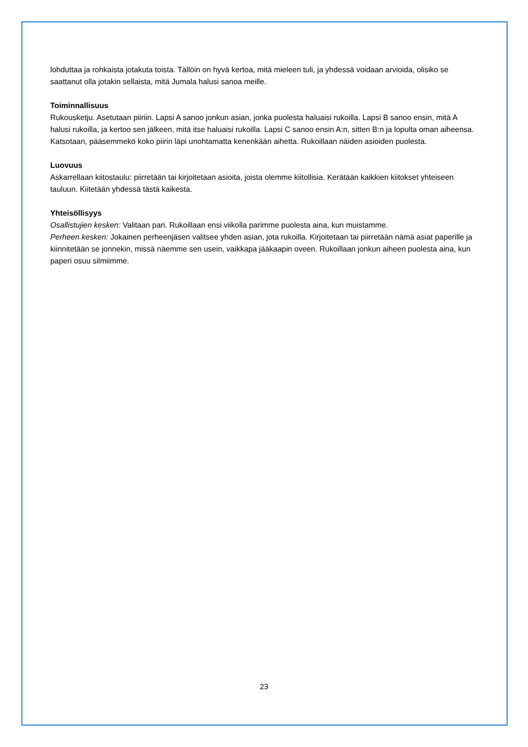lohduttaa ja rohkaista jotakuta toista. Tällöin on hyvä kertoa, mitä mieleen tuli, ja yhdessä voidaan arvioida, olisiko se saattanut olla jotakin sellaista, mitä Jumala halusi sanoa meille.
Toiminnallisuus
Rukousketju. Asetutaan piiriin. Lapsi A sanoo jonkun asian, jonka puolesta haluaisi rukoilla. Lapsi B sanoo ensin, mitä A halusi rukoilla, ja kertoo sen jälkeen, mitä itse haluaisi rukoilla. Lapsi C sanoo ensin A:n, sitten B:n ja lopulta oman aiheensa. Katsotaan, pääsemmekö koko piirin läpi unohtamatta kenenkään aihetta. Rukoillaan näiden asioiden puolesta.
Luovuus
Askarrellaan kiitostaulu: piirretään tai kirjoitetaan asioita, joista olemme kiitollisia. Kerätään kaikkien kiitokset yhteiseen tauluun. Kiitetään yhdessä tästä kaikesta.
Yhteisöllisyys
Osallistujien kesken: Valitaan pari. Rukoillaan ensi viikolla parimme puolesta aina, kun muistamme.
Perheen kesken: Jokainen perheenjäsen valitsee yhden asian, jota rukoilla. Kirjoitetaan tai piirretään nämä asiat paperille ja kiinnitetään se jonnekin, missä näemme sen usein, vaikkapa jääkaapin oveen. Rukoillaan jonkun aiheen puolesta aina, kun paperi osuu silmiimme.
23